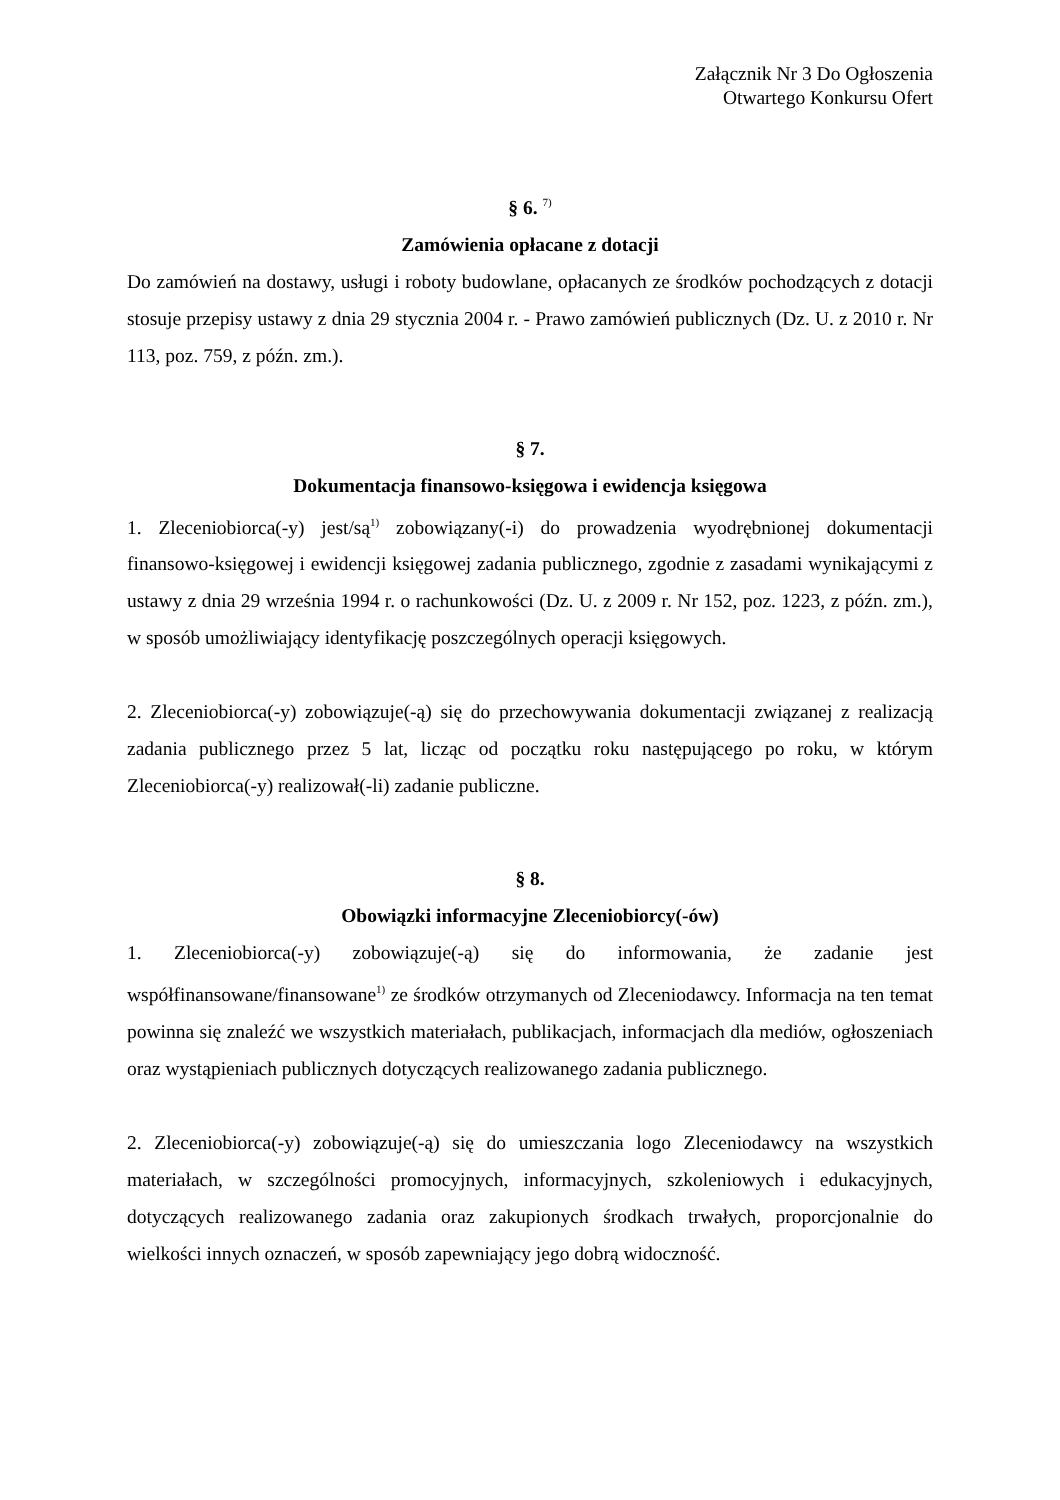Załącznik Nr 3 Do Ogłoszenia
Otwartego Konkursu Ofert
§ 6. <sup>7)</sup>
Zamówienia opłacane z dotacji
Do zamówień na dostawy, usługi i roboty budowlane, opłacanych ze środków pochodzących z dotacji stosuje przepisy ustawy z dnia 29 stycznia 2004 r. - Prawo zamówień publicznych (Dz. U. z 2010 r. Nr 113, poz. 759, z późn. zm.).
§ 7.
Dokumentacja finansowo-księgowa i ewidencja księgowa
1. Zleceniobiorca(-y) jest/są<sup>1)</sup> zobowiązany(-i) do prowadzenia wyodrębnionej dokumentacji finansowo-księgowej i ewidencji księgowej zadania publicznego, zgodnie z zasadami wynikającymi z ustawy z dnia 29 września 1994 r. o rachunkowości (Dz. U. z 2009 r. Nr 152, poz. 1223, z późn. zm.), w sposób umożliwiający identyfikację poszczególnych operacji księgowych.
2. Zleceniobiorca(-y) zobowiązuje(-ą) się do przechowywania dokumentacji związanej z realizacją zadania publicznego przez 5 lat, licząc od początku roku następującego po roku, w którym Zleceniobiorca(-y) realizował(-li) zadanie publiczne.
§ 8.
Obowiązki informacyjne Zleceniobiorcy(-ów)
1. Zleceniobiorca(-y) zobowiązuje(-ą) się do informowania, że zadanie jest współfinansowane/finansowane<sup>1)</sup> ze środków otrzymanych od Zleceniodawcy. Informacja na ten temat powinna się znaleźć we wszystkich materiałach, publikacjach, informacjach dla mediów, ogłoszeniach oraz wystąpieniach publicznych dotyczących realizowanego zadania publicznego.
2. Zleceniobiorca(-y) zobowiązuje(-ą) się do umieszczania logo Zleceniodawcy na wszystkich materiałach, w szczególności promocyjnych, informacyjnych, szkoleniowych i edukacyjnych, dotyczących realizowanego zadania oraz zakupionych środkach trwałych, proporcjonalnie do wielkości innych oznaczeń, w sposób zapewniający jego dobrą widoczność.